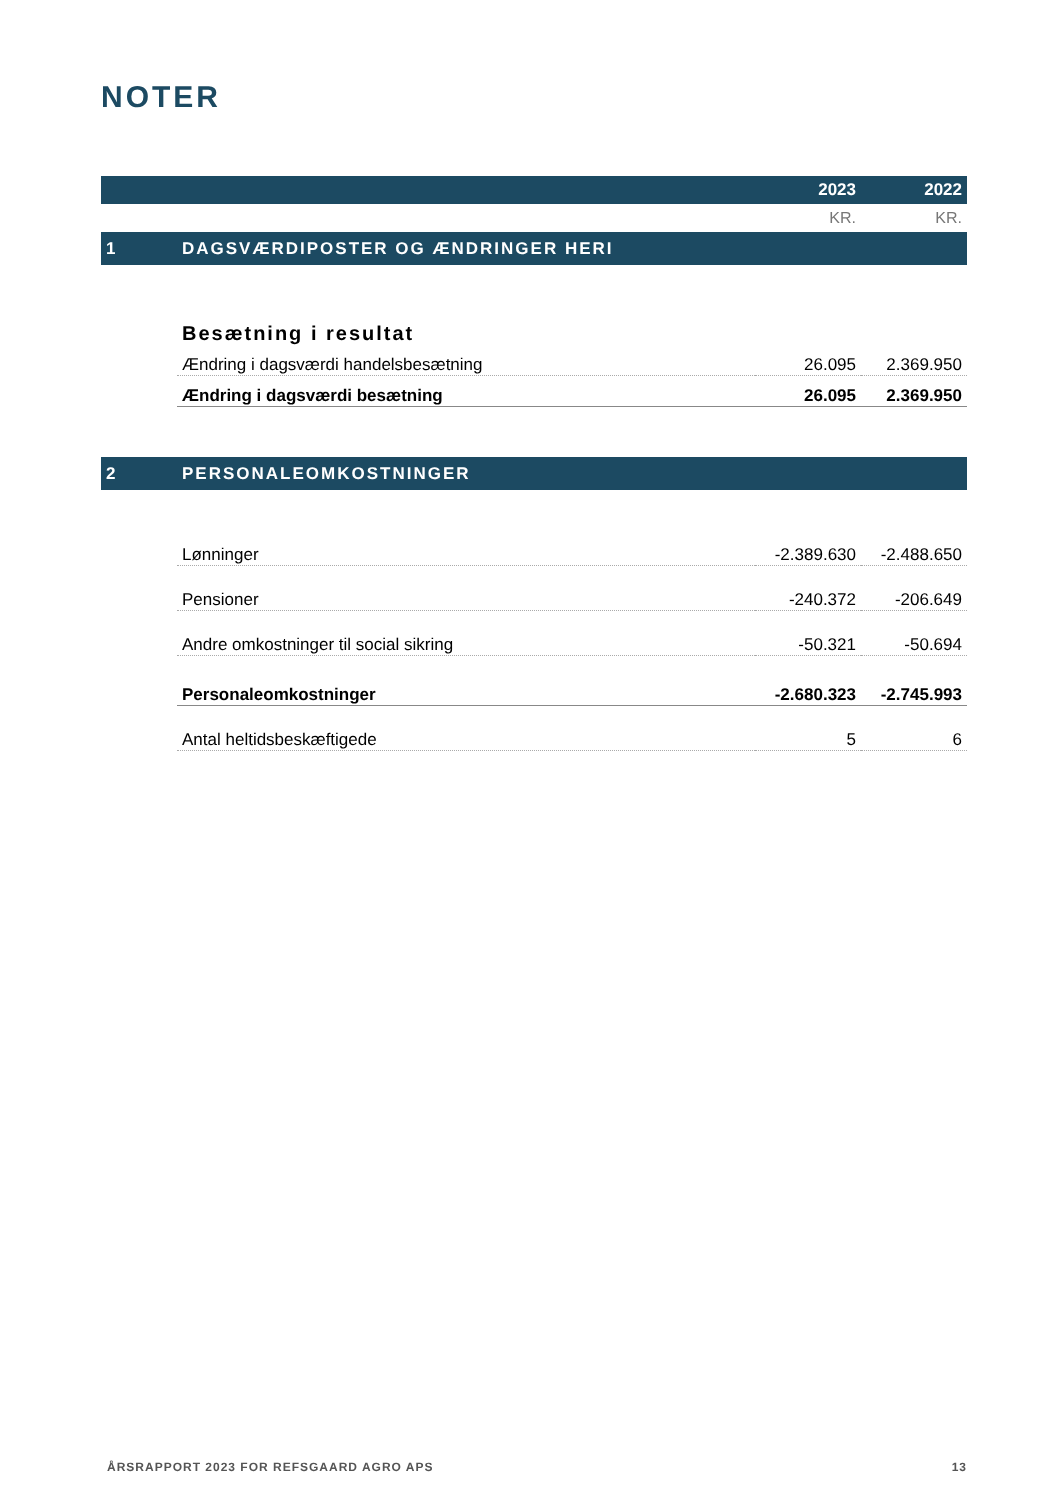NOTER
| | | 2023 | 2022 |
| --- | --- | --- | --- |
| | | KR. | KR. |
| 1 | DAGSVÆRDIPOSTER OG ÆNDRINGER HERI | | |
| | Besætning i resultat | | |
| | Ændring i dagsværdi handelsbesætning | 26.095 | 2.369.950 |
| | Ændring i dagsværdi besætning | 26.095 | 2.369.950 |
| 2 | PERSONALEOMKOSTNINGER | | |
| | Lønninger | -2.389.630 | -2.488.650 |
| | Pensioner | -240.372 | -206.649 |
| | Andre omkostninger til social sikring | -50.321 | -50.694 |
| | Personaleomkostninger | -2.680.323 | -2.745.993 |
| | Antal heltidsbeskæftigede | 5 | 6 |
ÅRSRAPPORT 2023 FOR REFSGAARD AGRO APS 13